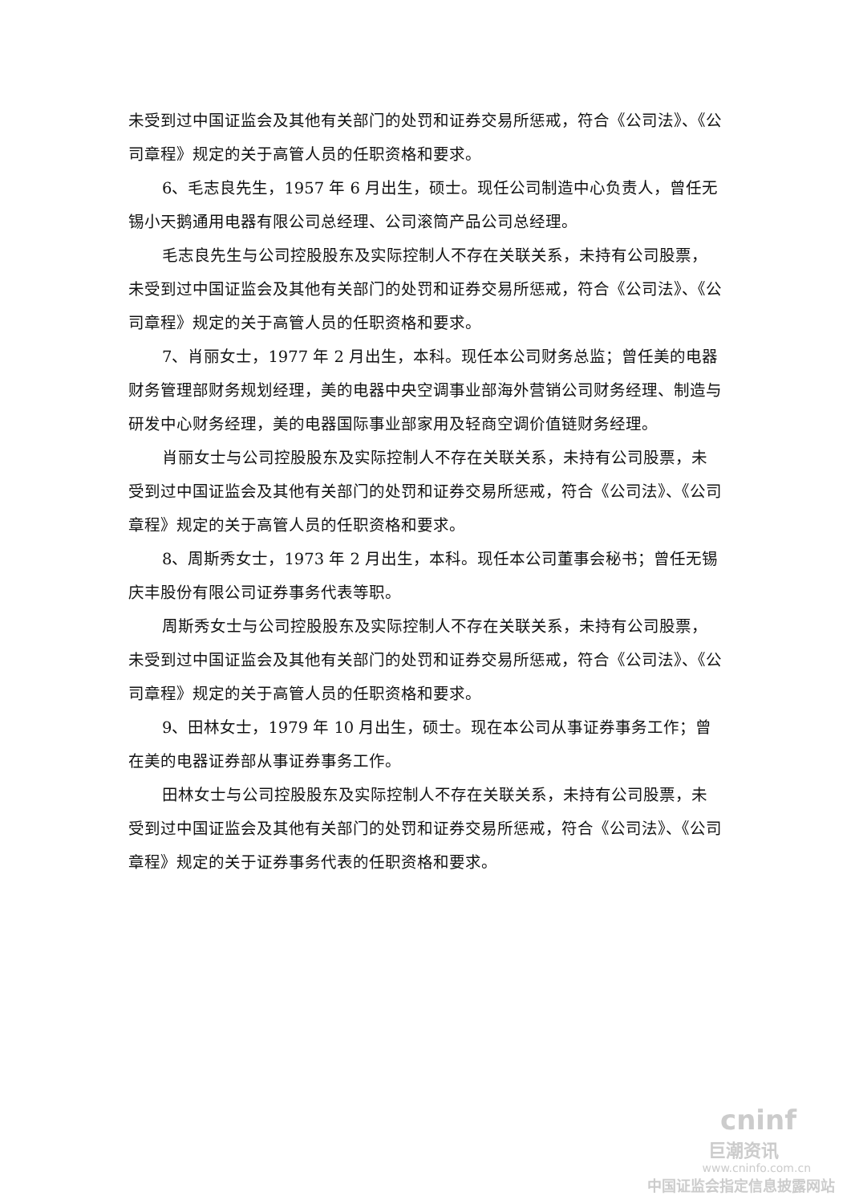未受到过中国证监会及其他有关部门的处罚和证券交易所惩戒，符合《公司法》、《公司章程》规定的关于高管人员的任职资格和要求。
6、毛志良先生，1957 年 6 月出生，硕士。现任公司制造中心负责人，曾任无锡小天鹅通用电器有限公司总经理、公司滚筒产品公司总经理。
毛志良先生与公司控股股东及实际控制人不存在关联关系，未持有公司股票，未受到过中国证监会及其他有关部门的处罚和证券交易所惩戒，符合《公司法》、《公司章程》规定的关于高管人员的任职资格和要求。
7、肖丽女士，1977 年 2 月出生，本科。现任本公司财务总监；曾任美的电器财务管理部财务规划经理，美的电器中央空调事业部海外营销公司财务经理、制造与研发中心财务经理，美的电器国际事业部家用及轻商空调价值链财务经理。
肖丽女士与公司控股股东及实际控制人不存在关联关系，未持有公司股票，未受到过中国证监会及其他有关部门的处罚和证券交易所惩戒，符合《公司法》、《公司章程》规定的关于高管人员的任职资格和要求。
8、周斯秀女士，1973 年 2 月出生，本科。现任本公司董事会秘书；曾任无锡庆丰股份有限公司证券事务代表等职。
周斯秀女士与公司控股股东及实际控制人不存在关联关系，未持有公司股票，未受到过中国证监会及其他有关部门的处罚和证券交易所惩戒，符合《公司法》、《公司章程》规定的关于高管人员的任职资格和要求。
9、田林女士，1979 年 10 月出生，硕士。现在本公司从事证券事务工作；曾在美的电器证券部从事证券事务工作。
田林女士与公司控股股东及实际控制人不存在关联关系，未持有公司股票，未受到过中国证监会及其他有关部门的处罚和证券交易所惩戒，符合《公司法》、《公司章程》规定的关于证券事务代表的任职资格和要求。
cninf
巨潮资讯
www.cninfo.com.cn
中国证监会指定信息披露网站